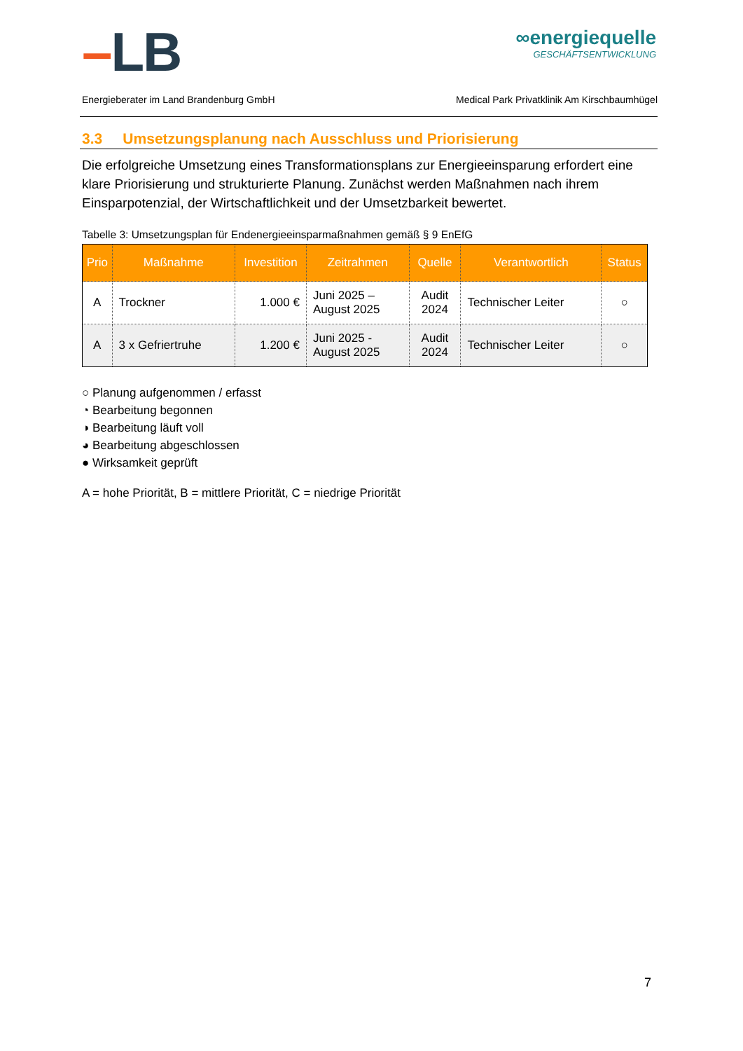–LB
∞energiequelle
GESCHÄFTSENTWICKLUNG
Energieberater im Land Brandenburg GmbH Medical Park Privatklinik Am Kirschbaumhügel
3.3 Umsetzungsplanung nach Ausschluss und Priorisierung
Die erfolgreiche Umsetzung eines Transformationsplans zur Energieeinsparung erfordert eine klare Priorisierung und strukturierte Planung. Zunächst werden Maßnahmen nach ihrem Einsparpotenzial, der Wirtschaftlichkeit und der Umsetzbarkeit bewertet.
Tabelle 3: Umsetzungsplan für Endenergieeinsparmaßnahmen gemäß § 9 EnEfG
| Prio | Maßnahme | Investition | Zeitrahmen | Quelle | Verantwortlich | Status |
| --- | --- | --- | --- | --- | --- | --- |
| A | Trockner | 1.000 € | Juni 2025 – August 2025 | Audit 2024 | Technischer Leiter | ○ |
| A | 3 x Gefriertruhe | 1.200 € | Juni 2025 - August 2025 | Audit 2024 | Technischer Leiter | ○ |
○ Planung aufgenommen / erfasst
◔ Bearbeitung begonnen
◑ Bearbeitung läuft voll
◕ Bearbeitung abgeschlossen
● Wirksamkeit geprüft
A = hohe Priorität, B = mittlere Priorität, C = niedrige Priorität
7